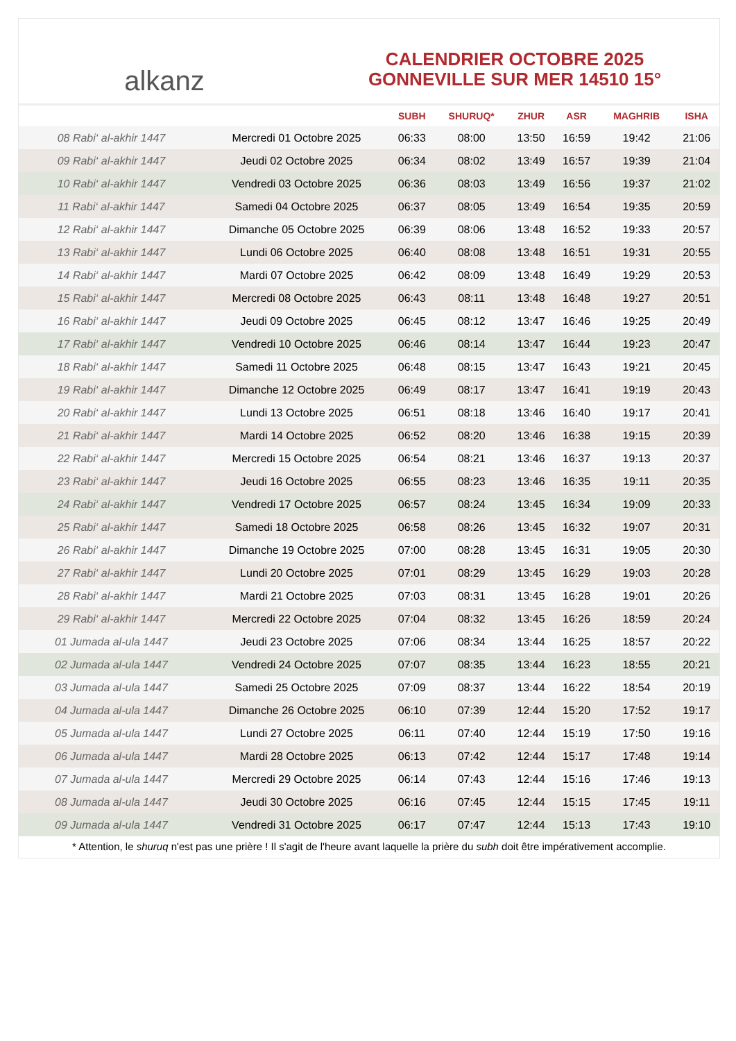alkanz
CALENDRIER OCTOBRE 2025
GONNEVILLE SUR MER 14510 15°
| | | SUBH | SHURUQ* | ZHUR | ASR | MAGHRIB | ISHA |
| --- | --- | --- | --- | --- | --- | --- | --- |
| 08 Rabi‘ al-akhir 1447 | Mercredi 01 Octobre 2025 | 06:33 | 08:00 | 13:50 | 16:59 | 19:42 | 21:06 |
| 09 Rabi‘ al-akhir 1447 | Jeudi 02 Octobre 2025 | 06:34 | 08:02 | 13:49 | 16:57 | 19:39 | 21:04 |
| 10 Rabi‘ al-akhir 1447 | Vendredi 03 Octobre 2025 | 06:36 | 08:03 | 13:49 | 16:56 | 19:37 | 21:02 |
| 11 Rabi‘ al-akhir 1447 | Samedi 04 Octobre 2025 | 06:37 | 08:05 | 13:49 | 16:54 | 19:35 | 20:59 |
| 12 Rabi‘ al-akhir 1447 | Dimanche 05 Octobre 2025 | 06:39 | 08:06 | 13:48 | 16:52 | 19:33 | 20:57 |
| 13 Rabi‘ al-akhir 1447 | Lundi 06 Octobre 2025 | 06:40 | 08:08 | 13:48 | 16:51 | 19:31 | 20:55 |
| 14 Rabi‘ al-akhir 1447 | Mardi 07 Octobre 2025 | 06:42 | 08:09 | 13:48 | 16:49 | 19:29 | 20:53 |
| 15 Rabi‘ al-akhir 1447 | Mercredi 08 Octobre 2025 | 06:43 | 08:11 | 13:48 | 16:48 | 19:27 | 20:51 |
| 16 Rabi‘ al-akhir 1447 | Jeudi 09 Octobre 2025 | 06:45 | 08:12 | 13:47 | 16:46 | 19:25 | 20:49 |
| 17 Rabi‘ al-akhir 1447 | Vendredi 10 Octobre 2025 | 06:46 | 08:14 | 13:47 | 16:44 | 19:23 | 20:47 |
| 18 Rabi‘ al-akhir 1447 | Samedi 11 Octobre 2025 | 06:48 | 08:15 | 13:47 | 16:43 | 19:21 | 20:45 |
| 19 Rabi‘ al-akhir 1447 | Dimanche 12 Octobre 2025 | 06:49 | 08:17 | 13:47 | 16:41 | 19:19 | 20:43 |
| 20 Rabi‘ al-akhir 1447 | Lundi 13 Octobre 2025 | 06:51 | 08:18 | 13:46 | 16:40 | 19:17 | 20:41 |
| 21 Rabi‘ al-akhir 1447 | Mardi 14 Octobre 2025 | 06:52 | 08:20 | 13:46 | 16:38 | 19:15 | 20:39 |
| 22 Rabi‘ al-akhir 1447 | Mercredi 15 Octobre 2025 | 06:54 | 08:21 | 13:46 | 16:37 | 19:13 | 20:37 |
| 23 Rabi‘ al-akhir 1447 | Jeudi 16 Octobre 2025 | 06:55 | 08:23 | 13:46 | 16:35 | 19:11 | 20:35 |
| 24 Rabi‘ al-akhir 1447 | Vendredi 17 Octobre 2025 | 06:57 | 08:24 | 13:45 | 16:34 | 19:09 | 20:33 |
| 25 Rabi‘ al-akhir 1447 | Samedi 18 Octobre 2025 | 06:58 | 08:26 | 13:45 | 16:32 | 19:07 | 20:31 |
| 26 Rabi‘ al-akhir 1447 | Dimanche 19 Octobre 2025 | 07:00 | 08:28 | 13:45 | 16:31 | 19:05 | 20:30 |
| 27 Rabi‘ al-akhir 1447 | Lundi 20 Octobre 2025 | 07:01 | 08:29 | 13:45 | 16:29 | 19:03 | 20:28 |
| 28 Rabi‘ al-akhir 1447 | Mardi 21 Octobre 2025 | 07:03 | 08:31 | 13:45 | 16:28 | 19:01 | 20:26 |
| 29 Rabi‘ al-akhir 1447 | Mercredi 22 Octobre 2025 | 07:04 | 08:32 | 13:45 | 16:26 | 18:59 | 20:24 |
| 01 Jumada al-ula 1447 | Jeudi 23 Octobre 2025 | 07:06 | 08:34 | 13:44 | 16:25 | 18:57 | 20:22 |
| 02 Jumada al-ula 1447 | Vendredi 24 Octobre 2025 | 07:07 | 08:35 | 13:44 | 16:23 | 18:55 | 20:21 |
| 03 Jumada al-ula 1447 | Samedi 25 Octobre 2025 | 07:09 | 08:37 | 13:44 | 16:22 | 18:54 | 20:19 |
| 04 Jumada al-ula 1447 | Dimanche 26 Octobre 2025 | 06:10 | 07:39 | 12:44 | 15:20 | 17:52 | 19:17 |
| 05 Jumada al-ula 1447 | Lundi 27 Octobre 2025 | 06:11 | 07:40 | 12:44 | 15:19 | 17:50 | 19:16 |
| 06 Jumada al-ula 1447 | Mardi 28 Octobre 2025 | 06:13 | 07:42 | 12:44 | 15:17 | 17:48 | 19:14 |
| 07 Jumada al-ula 1447 | Mercredi 29 Octobre 2025 | 06:14 | 07:43 | 12:44 | 15:16 | 17:46 | 19:13 |
| 08 Jumada al-ula 1447 | Jeudi 30 Octobre 2025 | 06:16 | 07:45 | 12:44 | 15:15 | 17:45 | 19:11 |
| 09 Jumada al-ula 1447 | Vendredi 31 Octobre 2025 | 06:17 | 07:47 | 12:44 | 15:13 | 17:43 | 19:10 |
* Attention, le shuruq n'est pas une prière ! Il s'agit de l'heure avant laquelle la prière du subh doit être impérativement accomplie.